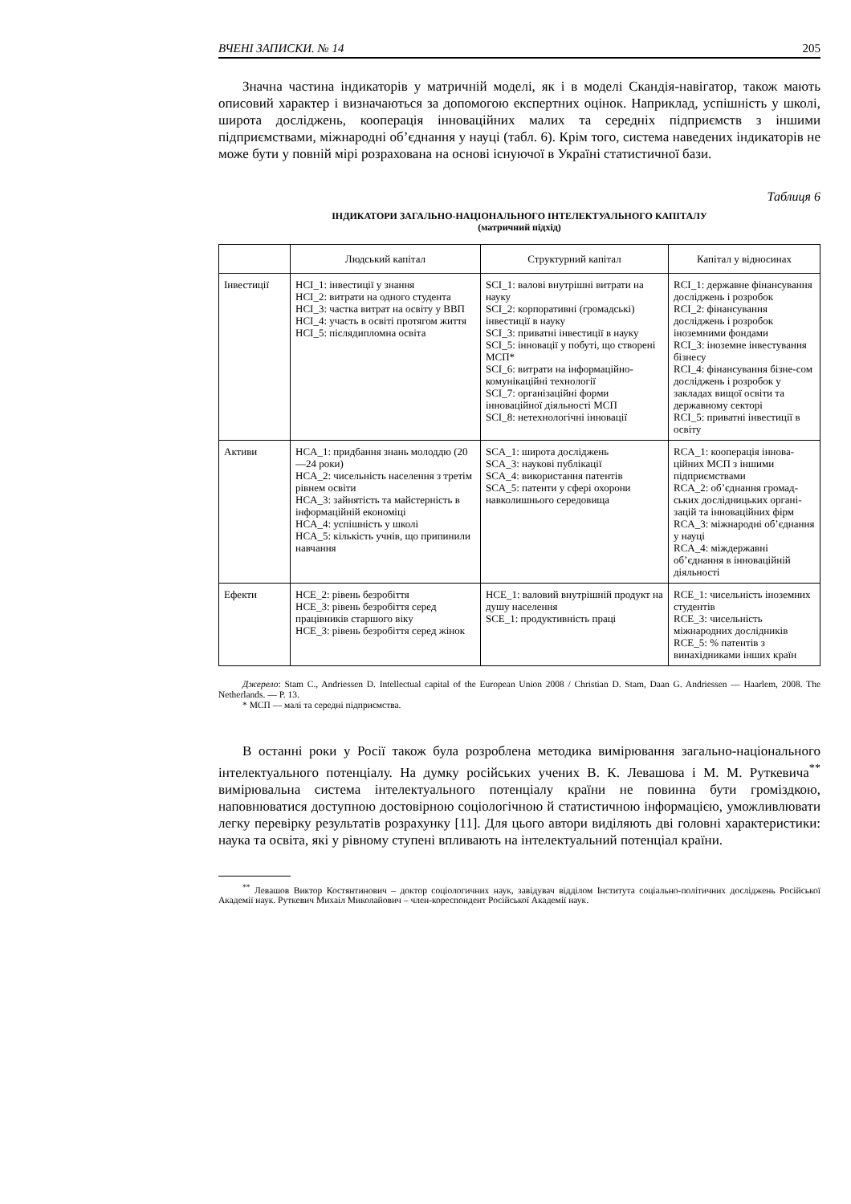ВЧЕНІ ЗАПИСКИ. № 14 205
Значна частина індикаторів у матричній моделі, як і в моделі Скандія-навігатор, також мають описовий характер і визначаються за допомогою експертних оцінок. Наприклад, успішність у школі, широта досліджень, кооперація інноваційних малих та середніх підприємств з іншими підприємствами, міжнародні об’єднання у науці (табл. 6). Крім того, система наведених індикаторів не може бути у повній мірі розрахована на основі існуючої в Україні статистичної бази.
Таблиця 6
ІНДИКАТОРИ ЗАГАЛЬНО-НАЦІОНАЛЬНОГО ІНТЕЛЕКТУАЛЬНОГО КАПІТАЛУ
(матричний підхід)
| | Людський капітал | Структурний капітал | Капітал у відносинах |
| --- | --- | --- | --- |
| Інвестиції | HCI_1: інвестиції у знання HCI_2: витрати на одного студента HCI_3: частка витрат на освіту у ВВП HCI_4: участь в освіті протягом життя HCI_5: післядипломна освіта | SCI_1: валові внутрішні витрати на науку SCI_2: корпоративні (громадські) інвестиції в науку SCI_3: приватні інвестиції в науку SCI_5: інновації у побуті, що створені МСП* SCI_6: витрати на інформаційно-комунікаційні технології SCI_7: організаційні форми інноваційної діяльності МСП SCI_8: нетехнологічні інновації | RCI_1: державне фінансування досліджень і розробок RCI_2: фінансування досліджень і розробок іноземними фондами RCI_3: іноземне інвестування бізнесу RCI_4: фінансування бізне-сом досліджень і розробок у закладах вищої освіти та державному секторі RCI_5: приватні інвестиції в освіту |
| Активи | HCA_1: придбання знань молоддю (20—24 роки) HCA_2: чисельність населення з третім рівнем освіти HCA_3: зайнятість та майстерність в інформаційній економіці HCA_4: успішність у школі HCA_5: кількість учнів, що припинили навчання | SCA_1: широта досліджень SCA_3: наукові публікації SCA_4: використання патентів SCA_5: патенти у сфері охорони навколишнього середовища | RCA_1: кооперація іннова-ційних МСП з іншими підприємствами RCA_2: об’єднання громад-ських дослідницьких органі-зацій та інноваційних фірм RCA_3: міжнародні об’єднання у науці RCA_4: міждержавні об’єднання в інноваційній діяльності |
| Ефекти | HCE_2: рівень безробіття HCE_3: рівень безробіття серед працівників старшого віку HCE_3: рівень безробіття серед жінок | HCE_1: валовий внутрішній продукт на душу населення SCE_1: продуктивність праці | RCE_1: чисельність іноземних студентів RCE_3: чисельність міжнародних дослідників RCE_5: % патентів з винахідниками інших країн |
Джерело: Stam C., Andriessen D. Intellectual capital of the European Union 2008 / Christian D. Stam, Daan G. Andriessen — Haarlem, 2008. The Netherlands. — P. 13.
* МСП — малі та середні підприємства.
В останні роки у Росії також була розроблена методика вимірювання загально-національного інтелектуального потенціалу. На думку російських учених В. К. Левашова і М. М. Руткевича<sup>**</sup> вимірювальна система інтелектуального потенціалу країни не повинна бути громіздкою, наповнюватися доступною достовірною соціологічною й статистичною інформацією, уможливлювати легку перевірку результатів розрахунку [11]. Для цього автори виділяють дві головні характеристики: наука та освіта, які у рівному ступені впливають на інтелектуальний потенціал країни.
<sup>**</sup> Левашов Виктор Костянтинович – доктор соціологичних наук, завідувач відділом Інститута соціально-політичних досліджень Російської Академії наук. Руткевич Михаіл Миколайович – член-кореспондент Російської Академії наук.